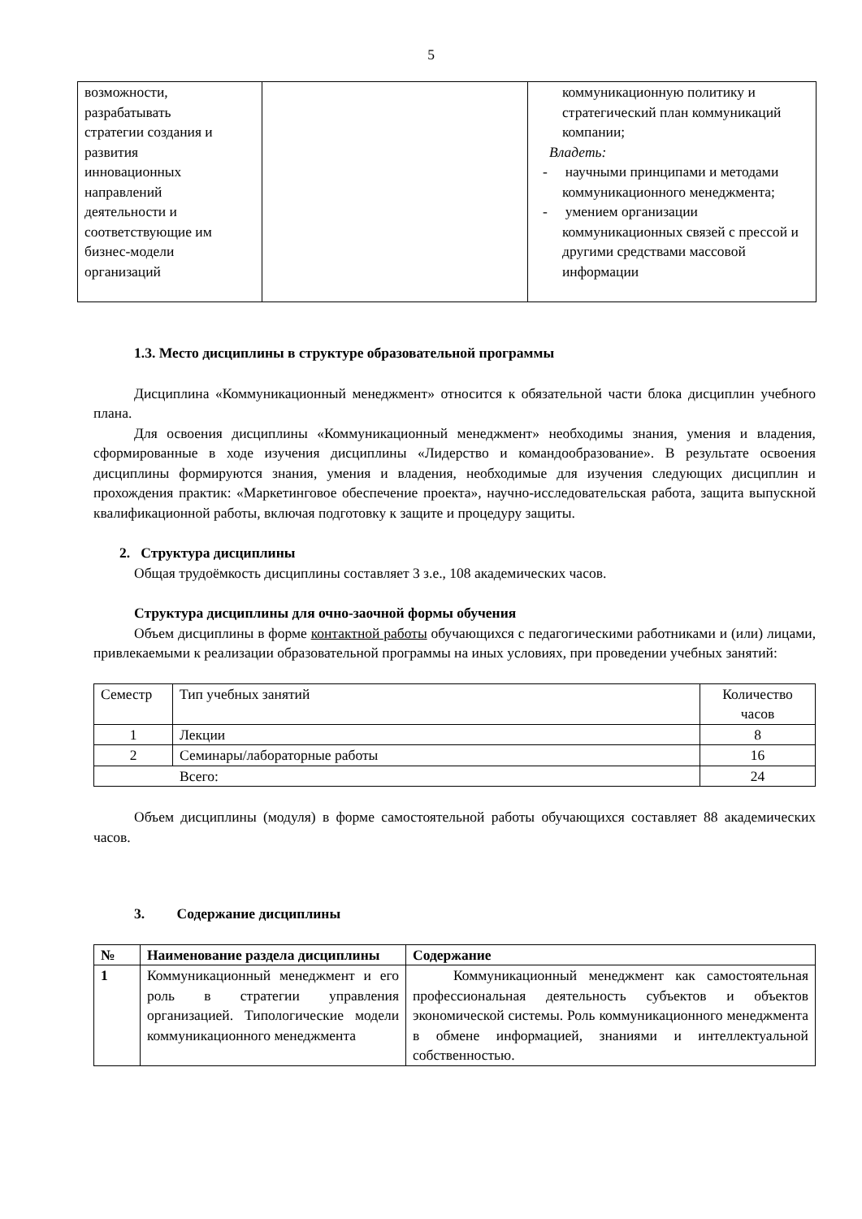5
| возможности, разрабатывать стратегии создания и развития инновационных направлений деятельности и соответствующие им бизнес-модели организаций | | коммуникационную политику и стратегический план коммуникаций компании; Владеть: - научными принципами и методами коммуникационного менеджмента; - умением организации коммуникационных связей с прессой и другими средствами массовой информации |
1.3. Место дисциплины в структуре образовательной программы
Дисциплина «Коммуникационный менеджмент» относится к обязательной части блока дисциплин учебного плана.
Для освоения дисциплины «Коммуникационный менеджмент» необходимы знания, умения и владения, сформированные в ходе изучения дисциплины «Лидерство и командообразование». В результате освоения дисциплины формируются знания, умения и владения, необходимые для изучения следующих дисциплин и прохождения практик: «Маркетинговое обеспечение проекта», научно-исследовательская работа, защита выпускной квалификационной работы, включая подготовку к защите и процедуру защиты.
2. Структура дисциплины
Общая трудоёмкость дисциплины составляет 3 з.е., 108 академических часов.
Структура дисциплины для очно-заочной формы обучения
Объем дисциплины в форме контактной работы обучающихся с педагогическими работниками и (или) лицами, привлекаемыми к реализации образовательной программы на иных условиях, при проведении учебных занятий:
| Семестр | Тип учебных занятий | Количество часов |
| 1 | Лекции | 8 |
| 2 | Семинары/лабораторные работы | 16 |
| Всего: | | 24 |
Объем дисциплины (модуля) в форме самостоятельной работы обучающихся составляет 88 академических часов.
3. Содержание дисциплины
| № | Наименование раздела дисциплины | Содержание |
| --- | --- | --- |
| 1 | Коммуникационный менеджмент и его роль в стратегии управления организацией. Типологические модели коммуникационного менеджмента | Коммуникационный менеджмент как самостоятельная профессиональная деятельность субъектов и объектов экономической системы. Роль коммуникационного менеджмента в обмене информацией, знаниями и интеллектуальной собственностью. |